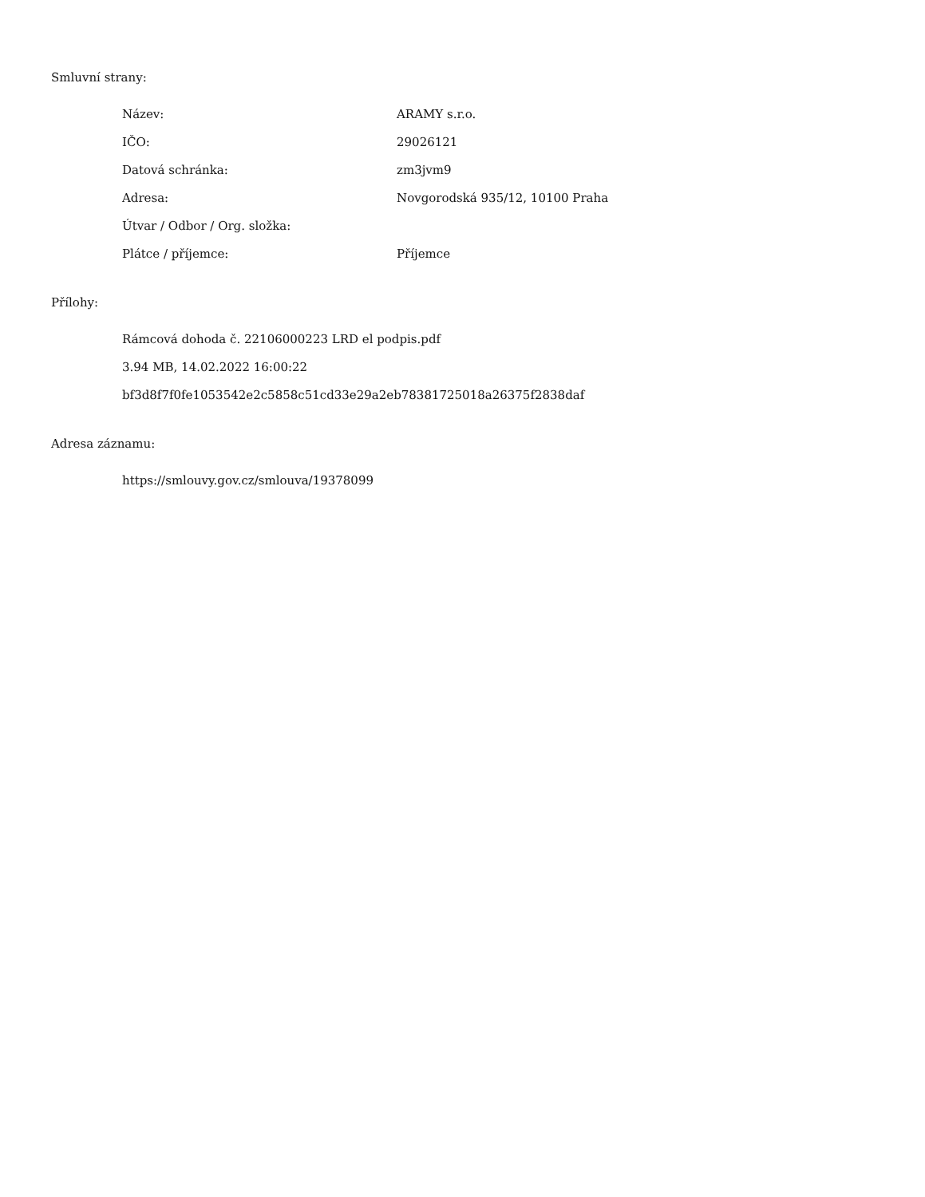Smluvní strany:
| Název: | ARAMY s.r.o. |
| IČO: | 29026121 |
| Datová schránka: | zm3jvm9 |
| Adresa: | Novgorodská 935/12, 10100 Praha |
| Útvar / Odbor / Org. složka: | |
| Plátce / příjemce: | Příjemce |
Přílohy:
Rámcová dohoda č. 22106000223 LRD el podpis.pdf
3.94 MB, 14.02.2022 16:00:22
bf3d8f7f0fe1053542e2c5858c51cd33e29a2eb78381725018a26375f2838daf
Adresa záznamu:
https://smlouvy.gov.cz/smlouva/19378099